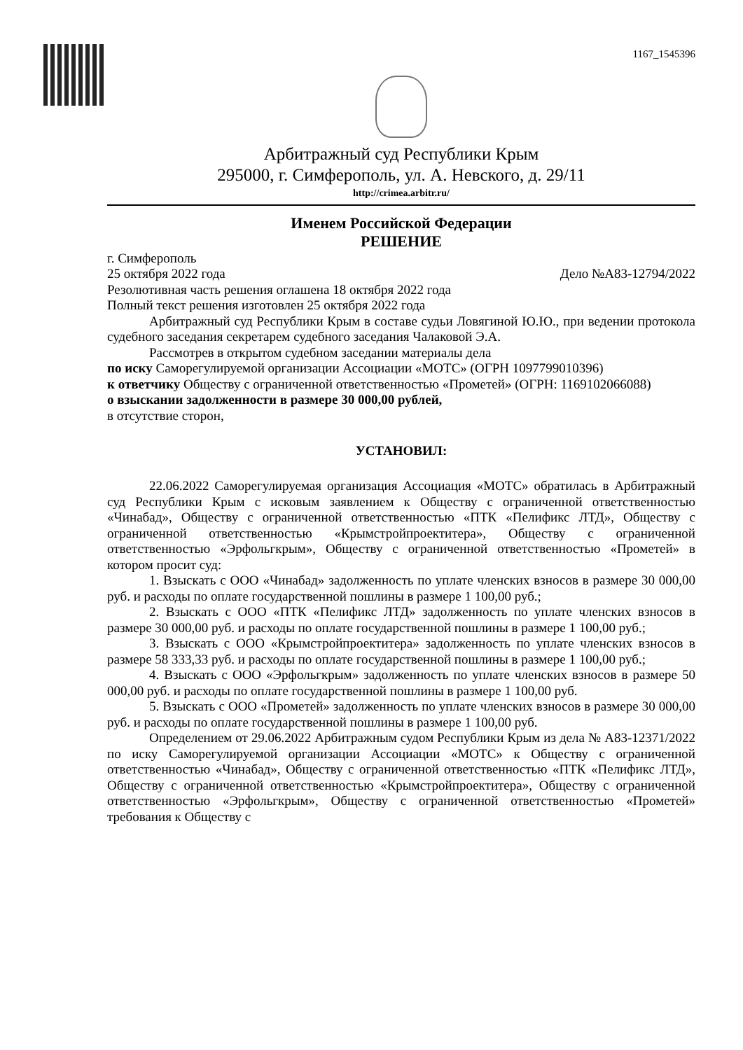1167_1545396
Арбитражный суд Республики Крым
295000, г. Симферополь, ул. А. Невского, д. 29/11
http://crimea.arbitr.ru/
Именем Российской Федерации
РЕШЕНИЕ
г. Симферополь
25 октября 2022 года Дело №А83-12794/2022
Резолютивная часть решения оглашена 18 октября 2022 года
Полный текст решения изготовлен 25 октября 2022 года
Арбитражный суд Республики Крым в составе судьи Ловягиной Ю.Ю., при ведении протокола судебного заседания секретарем судебного заседания Чалаковой Э.А.
Рассмотрев в открытом судебном заседании материалы дела
по иску Саморегулируемой организации Ассоциации «МОТС» (ОГРН 1097799010396)
к ответчику Обществу с ограниченной ответственностью «Прометей» (ОГРН: 1169102066088)
о взыскании задолженности в размере 30 000,00 рублей,
в отсутствие сторон,
УСТАНОВИЛ:
22.06.2022 Саморегулируемая организация Ассоциация «МОТС» обратилась в Арбитражный суд Республики Крым с исковым заявлением к Обществу с ограниченной ответственностью «Чинабад», Обществу с ограниченной ответственностью «ПТК «Пелификс ЛТД», Обществу с ограниченной ответственностью «Крымстройпроектитера», Обществу с ограниченной ответственностью «Эрфольгкрым», Обществу с ограниченной ответственностью «Прометей» в котором просит суд:
1. Взыскать с ООО «Чинабад» задолженность по уплате членских взносов в размере 30 000,00 руб. и расходы по оплате государственной пошлины в размере 1 100,00 руб.;
2. Взыскать с ООО «ПТК «Пелификс ЛТД» задолженность по уплате членских взносов в размере 30 000,00 руб. и расходы по оплате государственной пошлины в размере 1 100,00 руб.;
3. Взыскать с ООО «Крымстройпроектитера» задолженность по уплате членских взносов в размере 58 333,33 руб. и расходы по оплате государственной пошлины в размере 1 100,00 руб.;
4. Взыскать с ООО «Эрфольгкрым» задолженность по уплате членских взносов в размере 50 000,00 руб. и расходы по оплате государственной пошлины в размере 1 100,00 руб.
5. Взыскать с ООО «Прометей» задолженность по уплате членских взносов в размере 30 000,00 руб. и расходы по оплате государственной пошлины в размере 1 100,00 руб.
Определением от 29.06.2022 Арбитражным судом Республики Крым из дела № А83-12371/2022 по иску Саморегулируемой организации Ассоциации «МОТС» к Обществу с ограниченной ответственностью «Чинабад», Обществу с ограниченной ответственностью «ПТК «Пелификс ЛТД», Обществу с ограниченной ответственностью «Крымстройпроектитера», Обществу с ограниченной ответственностью «Эрфольгкрым», Обществу с ограниченной ответственностью «Прометей» требования к Обществу с